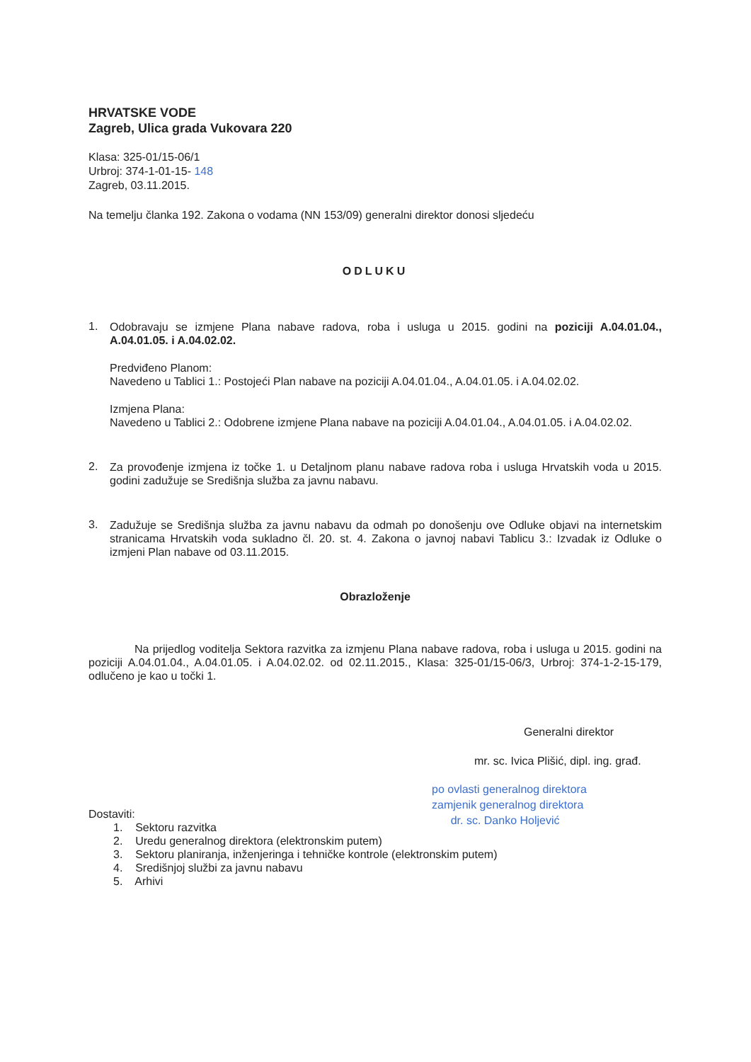HRVATSKE VODE
Zagreb, Ulica grada Vukovara 220
Klasa: 325-01/15-06/1
Urbroj: 374-1-01-15- 148
Zagreb, 03.11.2015.
Na temelju članka 192. Zakona o vodama (NN 153/09) generalni direktor donosi sljedeću
ODLUKU
1.
Odobravaju se izmjene Plana nabave radova, roba i usluga u 2015. godini na poziciji A.04.01.04., A.04.01.05. i A.04.02.02.
Predviđeno Planom:
Navedeno u Tablici 1.: Postojeći Plan nabave na poziciji A.04.01.04., A.04.01.05. i A.04.02.02.
Izmjena Plana:
Navedeno u Tablici 2.: Odobrene izmjene Plana nabave na poziciji A.04.01.04., A.04.01.05. i A.04.02.02.
2.
Za provođenje izmjena iz točke 1. u Detaljnom planu nabave radova roba i usluga Hrvatskih voda u 2015. godini zadužuje se Središnja služba za javnu nabavu.
3.
Zadužuje se Središnja služba za javnu nabavu da odmah po donošenju ove Odluke objavi na internetskim stranicama Hrvatskih voda sukladno čl. 20. st. 4. Zakona o javnoj nabavi Tablicu 3.: Izvadak iz Odluke o izmjeni Plan nabave od 03.11.2015.
Obrazloženje
Na prijedlog voditelja Sektora razvitka za izmjenu Plana nabave radova, roba i usluga u 2015. godini na poziciji A.04.01.04., A.04.01.05. i A.04.02.02. od 02.11.2015., Klasa: 325-01/15-06/3, Urbroj: 374-1-2-15-179, odlučeno je kao u točki 1.
Generalni direktor
mr. sc. Ivica Plišić, dipl. ing. građ.
po ovlasti generalnog direktora
zamjenik generalnog direktora
dr. sc. Danko Holjević
Dostaviti:
1. Sektoru razvitka
2. Uredu generalnog direktora (elektronskim putem)
3. Sektoru planiranja, inženjeringa i tehničke kontrole (elektronskim putem)
4. Središnjoj službi za javnu nabavu
5. Arhivi